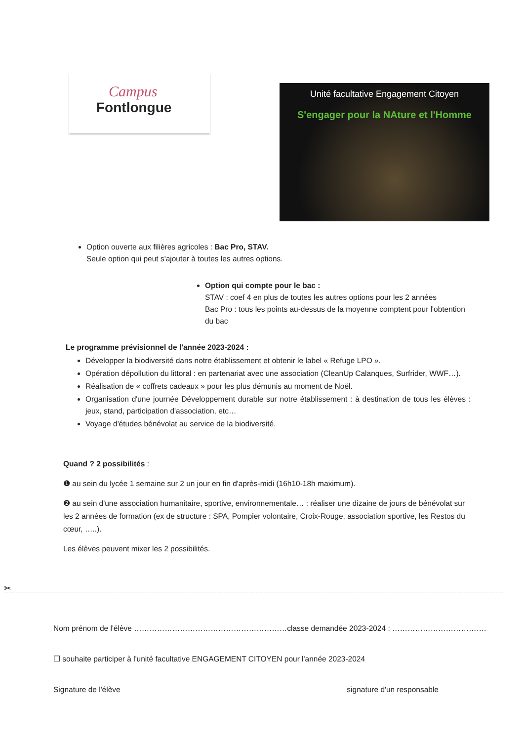Campus
Fontlongue
Unité facultative Engagement Citoyen
S'engager pour la NAture et l'Homme
Option ouverte aux filières agricoles : Bac Pro, STAV.
Seule option qui peut s'ajouter à toutes les autres options.
Option qui compte pour le bac :
STAV : coef 4 en plus de toutes les autres options pour les 2 années
Bac Pro : tous les points au-dessus de la moyenne comptent pour l'obtention du bac
Le programme prévisionnel de l'année 2023-2024 :
Développer la biodiversité dans notre établissement et obtenir le label « Refuge LPO ».
Opération dépollution du littoral : en partenariat avec une association (CleanUp Calanques, Surfrider, WWF…).
Réalisation de « coffrets cadeaux » pour les plus démunis au moment de Noël.
Organisation d'une journée Développement durable sur notre établissement : à destination de tous les élèves : jeux, stand, participation d'association, etc…
Voyage d'études bénévolat au service de la biodiversité.
Quand ? 2 possibilités :
❶ au sein du lycée 1 semaine sur 2 un jour en fin d'après-midi (16h10-18h maximum).
❷ au sein d'une association humanitaire, sportive, environnementale… : réaliser une dizaine de jours de bénévolat sur les 2 années de formation (ex de structure : SPA, Pompier volontaire, Croix-Rouge, association sportive, les Restos du cœur, …..).
Les élèves peuvent mixer les 2 possibilités.
✂
Nom prénom de l'élève ……………………………………………………classe demandée 2023-2024 : ……………………………….
☐ souhaite participer à l'unité facultative ENGAGEMENT CITOYEN pour l'année 2023-2024
Signature de l'élève signature d'un responsable